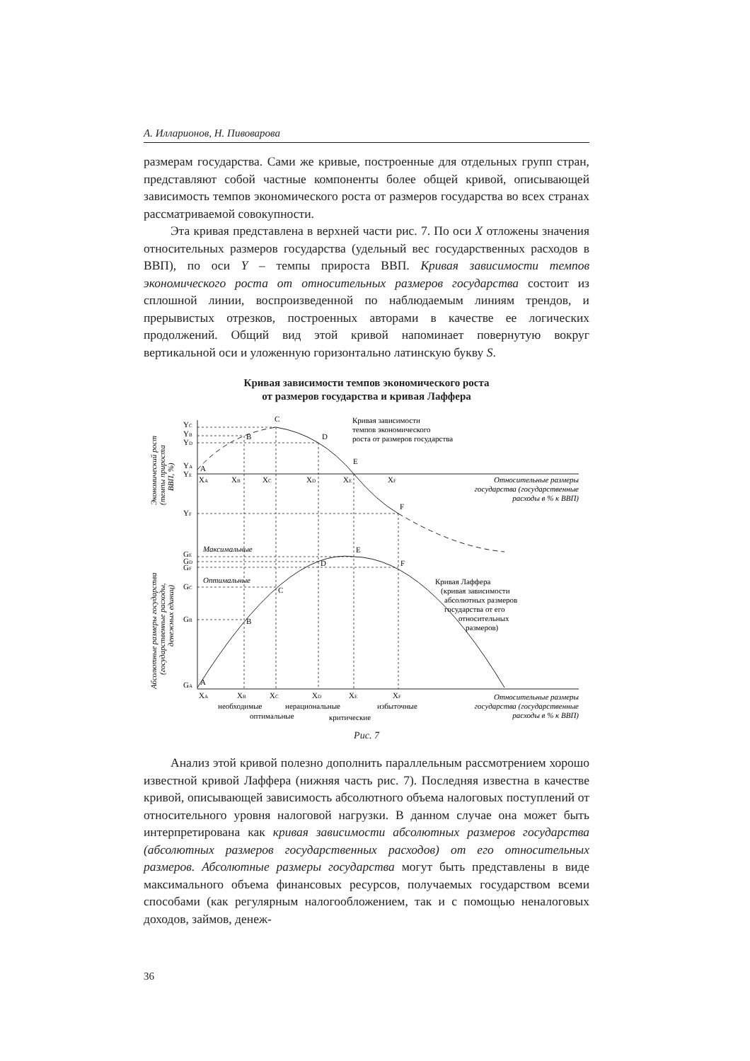А. Илларионов, Н. Пивоварова
размерам государства. Сами же кривые, построенные для отдельных групп стран, представляют собой частные компоненты более общей кривой, описывающей зависимость темпов экономического роста от размеров государства во всех странах рассматриваемой совокупности.
Эта кривая представлена в верхней части рис. 7. По оси X отложены значения относительных размеров государства (удельный вес государственных расходов в ВВП), по оси Y – темпы прироста ВВП. Кривая зависимости темпов экономического роста от относительных размеров государства состоит из сплошной линии, воспроизведенной по наблюдаемым линиям трендов, и прерывистых отрезков, построенных авторами в качестве ее логических продолжений. Общий вид этой кривой напоминает повернутую вокруг вертикальной оси и уложенную горизонтально латинскую букву S.
Кривая зависимости темпов экономического роста
от размеров государства и кривая Лаффера
C
B
D
E
A
F
Кривая зависимости
темпов экономического
роста от размеров государства
YC
YB
YD
YA
YE
YF
XA
XB
XC
XD
XE
XF
Относительные размеры
государства (государственные
расходы в % к ВВП)
Максимальные
Оптимальные
GE
GD
GF
GC
GB
GA
E
D
F
C
B
A
Кривая Лаффера
(кривая зависимости
абсолютных размеров
государства от его
относительных
размеров)
XA
XB
XC
XD
XE
XF
необходимые
нерациональные
избыточные
оптимальные
критические
Относительные размеры
государства (государственные
расходы в % к ВВП)
Экономический рост
(темпы прироста
ВВП, %)
Абсолютные размеры государства
(государственные расходы,
денежных единиц)
Рис. 7
Анализ этой кривой полезно дополнить параллельным рассмотрением хорошо известной кривой Лаффера (нижняя часть рис. 7). Последняя известна в качестве кривой, описывающей зависимость абсолютного объема налоговых поступлений от относительного уровня налоговой нагрузки. В данном случае она может быть интерпретирована как кривая зависимости абсолютных размеров государства (абсолютных размеров государственных расходов) от его относительных размеров. Абсолютные размеры государства могут быть представлены в виде максимального объема финансовых ресурсов, получаемых государством всеми способами (как регулярным налогообложением, так и с помощью неналоговых доходов, займов, денеж-
36